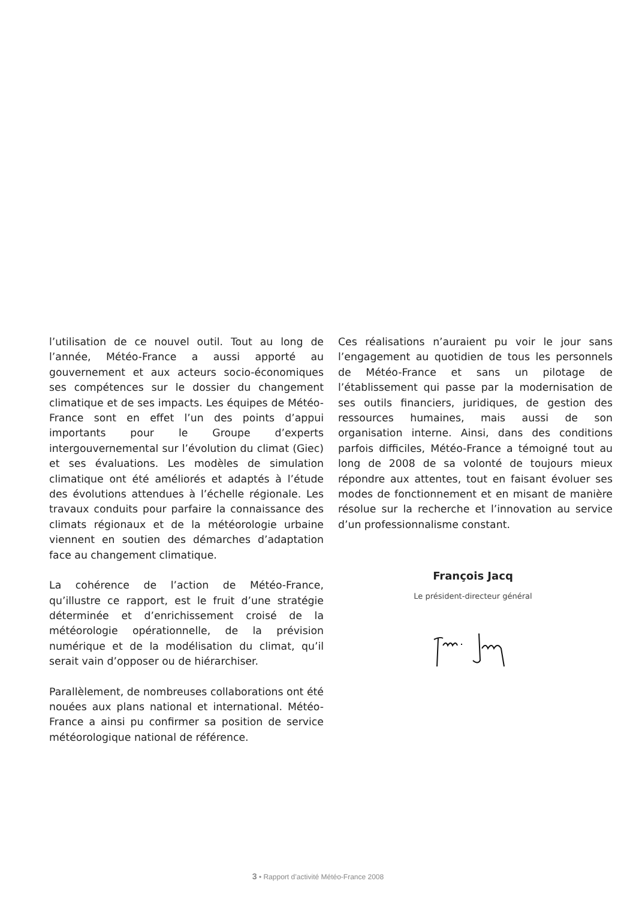l’utilisation de ce nouvel outil. Tout au long de l’année, Météo-France a aussi apporté au gouvernement et aux acteurs socio-économiques ses compétences sur le dossier du changement climatique et de ses impacts. Les équipes de Météo-France sont en effet l’un des points d’appui importants pour le Groupe d’experts intergouvernemental sur l’évolution du climat (Giec) et ses évaluations. Les modèles de simulation climatique ont été améliorés et adaptés à l’étude des évolutions attendues à l’échelle régionale. Les travaux conduits pour parfaire la connaissance des climats régionaux et de la météorologie urbaine viennent en soutien des démarches d’adaptation face au changement climatique.
La cohérence de l’action de Météo-France, qu’illustre ce rapport, est le fruit d’une stratégie déterminée et d’enrichissement croisé de la météorologie opérationnelle, de la prévision numérique et de la modélisation du climat, qu’il serait vain d’opposer ou de hiérarchiser.
Parallèlement, de nombreuses collaborations ont été nouées aux plans national et international. Météo-France a ainsi pu confirmer sa position de service météorologique national de référence.
Ces réalisations n’auraient pu voir le jour sans l’engagement au quotidien de tous les personnels de Météo-France et sans un pilotage de l’établissement qui passe par la modernisation de ses outils financiers, juridiques, de gestion des ressources humaines, mais aussi de son organisation interne. Ainsi, dans des conditions parfois difficiles, Météo-France a témoigné tout au long de 2008 de sa volonté de toujours mieux répondre aux attentes, tout en faisant évoluer ses modes de fonctionnement et en misant de manière résolue sur la recherche et l’innovation au service d’un professionnalisme constant.
François Jacq
Le président-directeur général
3 • Rapport d’activité Météo-France 2008